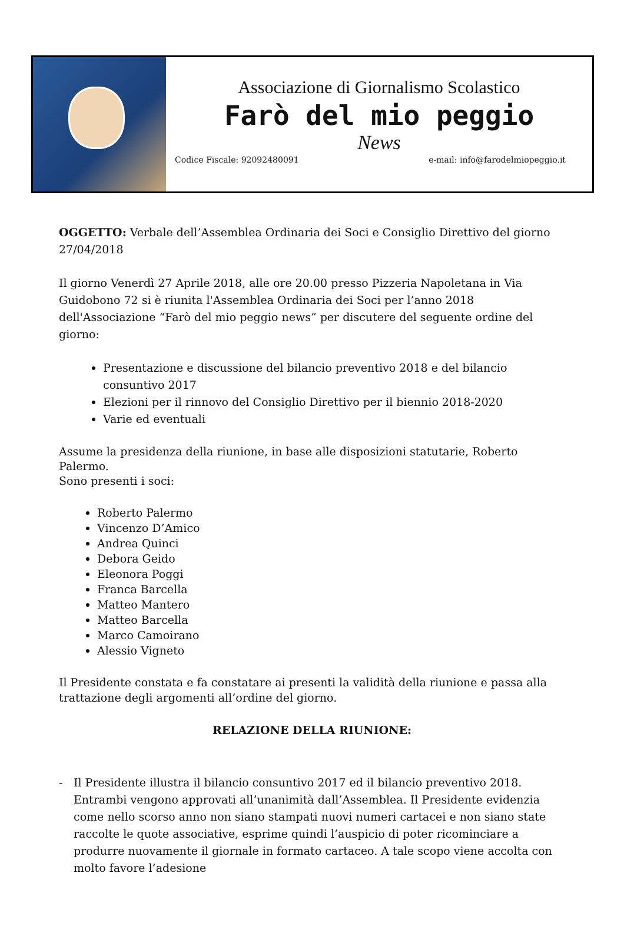Associazione di Giornalismo Scolastico
Farò del mio peggio
News
Codice Fiscale: 92092480091 e-mail: info@farodelmiopeggio.it
OGGETTO: Verbale dell’Assemblea Ordinaria dei Soci e Consiglio Direttivo del giorno 27/04/2018
Il giorno Venerdì 27 Aprile 2018, alle ore 20.00 presso Pizzeria Napoletana in Via Guidobono 72 si è riunita l'Assemblea Ordinaria dei Soci per l’anno 2018 dell'Associazione “Farò del mio peggio news” per discutere del seguente ordine del giorno:
Presentazione e discussione del bilancio preventivo 2018 e del bilancio consuntivo 2017
Elezioni per il rinnovo del Consiglio Direttivo per il biennio 2018-2020
Varie ed eventuali
Assume la presidenza della riunione, in base alle disposizioni statutarie, Roberto Palermo.
Sono presenti i soci:
Roberto Palermo
Vincenzo D’Amico
Andrea Quinci
Debora Geido
Eleonora Poggi
Franca Barcella
Matteo Mantero
Matteo Barcella
Marco Camoirano
Alessio Vigneto
Il Presidente constata e fa constatare ai presenti la validità della riunione e passa alla trattazione degli argomenti all’ordine del giorno.
RELAZIONE DELLA RIUNIONE:
- Il Presidente illustra il bilancio consuntivo 2017 ed il bilancio preventivo 2018. Entrambi vengono approvati all’unanimità dall’Assemblea. Il Presidente evidenzia come nello scorso anno non siano stampati nuovi numeri cartacei e non siano state raccolte le quote associative, esprime quindi l’auspicio di poter ricominciare a produrre nuovamente il giornale in formato cartaceo. A tale scopo viene accolta con molto favore l’adesione